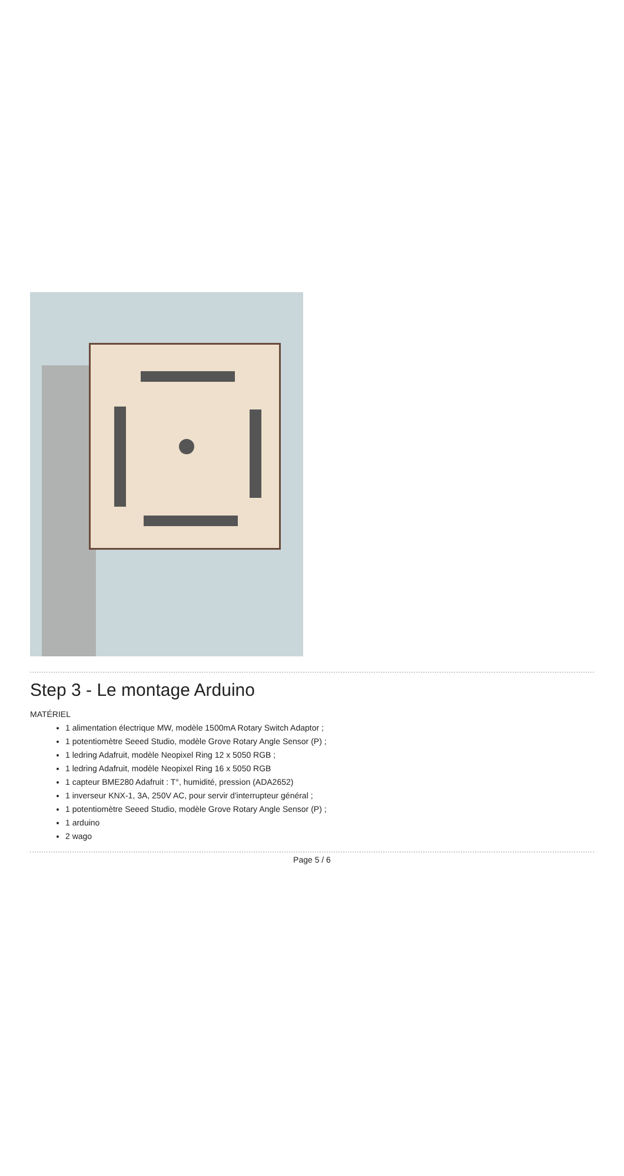Step 3 - Le montage Arduino
MATÉRIEL
1 alimentation électrique MW, modèle 1500mA Rotary Switch Adaptor ;
1 potentiomètre Seeed Studio, modèle Grove Rotary Angle Sensor (P) ;
1 ledring Adafruit, modèle Neopixel Ring 12 x 5050 RGB ;
1 ledring Adafruit, modèle Neopixel Ring 16 x 5050 RGB
1 capteur BME280 Adafruit : T°, humidité, pression (ADA2652)
1 inverseur KNX-1, 3A, 250V AC, pour servir d'interrupteur général ;
1 potentiomètre Seeed Studio, modèle Grove Rotary Angle Sensor (P) ;
1 arduino
2 wago
Page 5 / 6